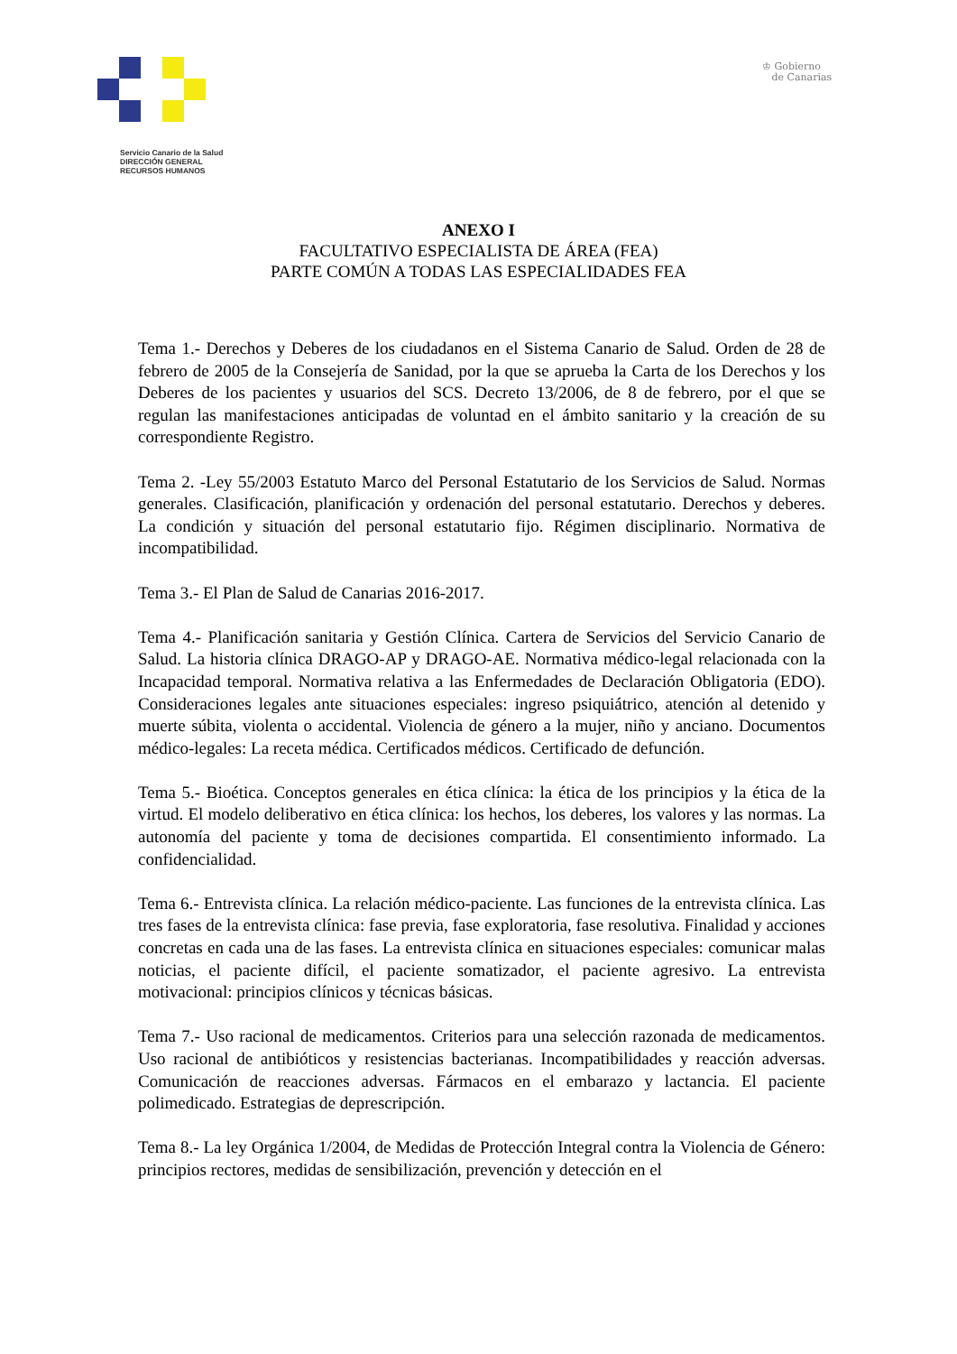♔ Gobierno
de Canarias
Servicio Canario de la Salud
DIRECCIÓN GENERAL
RECURSOS HUMANOS
ANEXO I
FACULTATIVO ESPECIALISTA DE ÁREA (FEA)
PARTE COMÚN A TODAS LAS ESPECIALIDADES FEA
Tema 1.- Derechos y Deberes de los ciudadanos en el Sistema Canario de Salud. Orden de 28 de febrero de 2005 de la Consejería de Sanidad, por la que se aprueba la Carta de los Derechos y los Deberes de los pacientes y usuarios del SCS. Decreto 13/2006, de 8 de febrero, por el que se regulan las manifestaciones anticipadas de voluntad en el ámbito sanitario y la creación de su correspondiente Registro.
Tema 2. -Ley 55/2003 Estatuto Marco del Personal Estatutario de los Servicios de Salud. Normas generales. Clasificación, planificación y ordenación del personal estatutario. Derechos y deberes. La condición y situación del personal estatutario fijo. Régimen disciplinario. Normativa de incompatibilidad.
Tema 3.- El Plan de Salud de Canarias 2016-2017.
Tema 4.- Planificación sanitaria y Gestión Clínica. Cartera de Servicios del Servicio Canario de Salud. La historia clínica DRAGO-AP y DRAGO-AE. Normativa médico-legal relacionada con la Incapacidad temporal. Normativa relativa a las Enfermedades de Declaración Obligatoria (EDO). Consideraciones legales ante situaciones especiales: ingreso psiquiátrico, atención al detenido y muerte súbita, violenta o accidental. Violencia de género a la mujer, niño y anciano. Documentos médico-legales: La receta médica. Certificados médicos. Certificado de defunción.
Tema 5.- Bioética. Conceptos generales en ética clínica: la ética de los principios y la ética de la virtud. El modelo deliberativo en ética clínica: los hechos, los deberes, los valores y las normas. La autonomía del paciente y toma de decisiones compartida. El consentimiento informado. La confidencialidad.
Tema 6.- Entrevista clínica. La relación médico-paciente. Las funciones de la entrevista clínica. Las tres fases de la entrevista clínica: fase previa, fase exploratoria, fase resolutiva. Finalidad y acciones concretas en cada una de las fases. La entrevista clínica en situaciones especiales: comunicar malas noticias, el paciente difícil, el paciente somatizador, el paciente agresivo. La entrevista motivacional: principios clínicos y técnicas básicas.
Tema 7.- Uso racional de medicamentos. Criterios para una selección razonada de medicamentos. Uso racional de antibióticos y resistencias bacterianas. Incompatibilidades y reacción adversas. Comunicación de reacciones adversas. Fármacos en el embarazo y lactancia. El paciente polimedicado. Estrategias de deprescripción.
Tema 8.- La ley Orgánica 1/2004, de Medidas de Protección Integral contra la Violencia de Género: principios rectores, medidas de sensibilización, prevención y detección en el